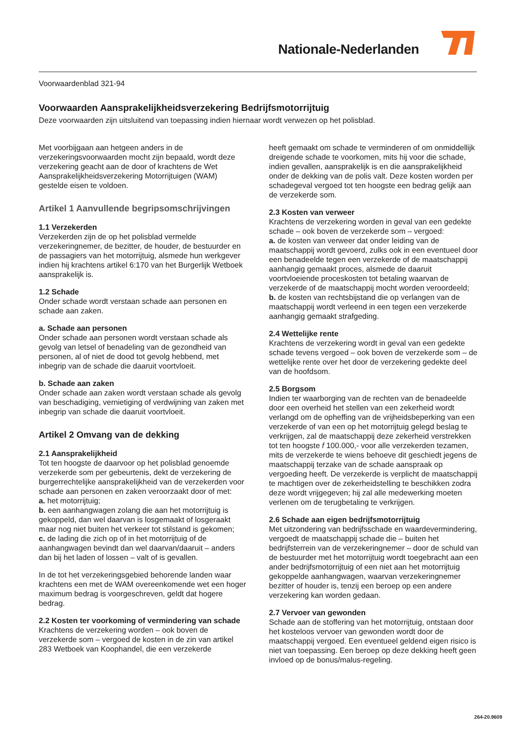Nationale-Nederlanden
Voorwaardenblad 321-94
Voorwaarden Aansprakelijkheidsverzekering Bedrijfsmotorrijtuig
Deze voorwaarden zijn uitsluitend van toepassing indien hiernaar wordt verwezen op het polisblad.
Met voorbijgaan aan hetgeen anders in de verzekeringsvoorwaarden mocht zijn bepaald, wordt deze verzekering geacht aan de door of krachtens de Wet Aansprakelijkheidsverzekering Motorrijtuigen (WAM) gestelde eisen te voldoen.
Artikel 1 Aanvullende begripsomschrijvingen
1.1 Verzekerden
Verzekerden zijn de op het polisblad vermelde verzekeringnemer, de bezitter, de houder, de bestuurder en de passagiers van het motorrijtuig, alsmede hun werkgever indien hij krachtens artikel 6:170 van het Burgerlijk Wetboek aansprakelijk is.
1.2 Schade
Onder schade wordt verstaan schade aan personen en schade aan zaken.
a. Schade aan personen
Onder schade aan personen wordt verstaan schade als gevolg van letsel of benadeling van de gezondheid van personen, al of niet de dood tot gevolg hebbend, met inbegrip van de schade die daaruit voortvloeit.
b. Schade aan zaken
Onder schade aan zaken wordt verstaan schade als gevolg van beschadiging, vernietiging of verdwijning van zaken met inbegrip van schade die daaruit voortvloeit.
Artikel 2 Omvang van de dekking
2.1 Aansprakelijkheid
Tot ten hoogste de daarvoor op het polisblad genoemde verzekerde som per gebeurtenis, dekt de verzekering de burgerrechtelijke aansprakelijkheid van de verzekerden voor schade aan personen en zaken veroorzaakt door of met:
a. het motorrijtuig;
b. een aanhangwagen zolang die aan het motorrijtuig is gekoppeld, dan wel daarvan is losgemaakt of losgeraakt maar nog niet buiten het verkeer tot stilstand is gekomen;
c. de lading die zich op of in het motorrijtuig of de aanhangwagen bevindt dan wel daarvan/daaruit – anders dan bij het laden of lossen – valt of is gevallen.
In de tot het verzekeringsgebied behorende landen waar krachtens een met de WAM overeenkomende wet een hoger maximum bedrag is voorgeschreven, geldt dat hogere bedrag.
2.2 Kosten ter voorkoming of vermindering van schade
Krachtens de verzekering worden – ook boven de verzekerde som – vergoed de kosten in de zin van artikel 283 Wetboek van Koophandel, die een verzekerde
heeft gemaakt om schade te verminderen of om onmiddellijk dreigende schade te voorkomen, mits hij voor die schade, indien gevallen, aansprakelijk is en die aansprakelijkheid onder de dekking van de polis valt. Deze kosten worden per schadegeval vergoed tot ten hoogste een bedrag gelijk aan de verzekerde som.
2.3 Kosten van verweer
Krachtens de verzekering worden in geval van een gedekte schade – ook boven de verzekerde som – vergoed:
a. de kosten van verweer dat onder leiding van de maatschappij wordt gevoerd, zulks ook in een eventueel door een benadeelde tegen een verzekerde of de maatschappij aanhangig gemaakt proces, alsmede de daaruit voortvloeiende proceskosten tot betaling waarvan de verzekerde of de maatschappij mocht worden veroordeeld;
b. de kosten van rechtsbijstand die op verlangen van de maatschappij wordt verleend in een tegen een verzekerde aanhangig gemaakt strafgeding.
2.4 Wettelijke rente
Krachtens de verzekering wordt in geval van een gedekte schade tevens vergoed – ook boven de verzekerde som – de wettelijke rente over het door de verzekering gedekte deel van de hoofdsom.
2.5 Borgsom
Indien ter waarborging van de rechten van de benadeelde door een overheid het stellen van een zekerheid wordt verlangd om de opheffing van de vrijheidsbeperking van een verzekerde of van een op het motorrijtuig gelegd beslag te verkrijgen, zal de maatschappij deze zekerheid verstrekken tot ten hoogste f 100.000,- voor alle verzekerden tezamen, mits de verzekerde te wiens behoeve dit geschiedt jegens de maatschappij terzake van de schade aanspraak op vergoeding heeft. De verzekerde is verplicht de maatschappij te machtigen over de zekerheidstelling te beschikken zodra deze wordt vrijgegeven; hij zal alle medewerking moeten verlenen om de terugbetaling te verkrijgen.
2.6 Schade aan eigen bedrijfsmotorrijtuig
Met uitzondering van bedrijfsschade en waardevermindering, vergoedt de maatschappij schade die – buiten het bedrijfsterrein van de verzekeringnemer – door de schuld van de bestuurder met het motorrijtuig wordt toegebracht aan een ander bedrijfsmotorrijtuig of een niet aan het motorrijtuig gekoppelde aanhangwagen, waarvan verzekeringnemer bezitter of houder is, tenzij een beroep op een andere verzekering kan worden gedaan.
2.7 Vervoer van gewonden
Schade aan de stoffering van het motorrijtuig, ontstaan door het kosteloos vervoer van gewonden wordt door de maatschappij vergoed. Een eventueel geldend eigen risico is niet van toepassing. Een beroep op deze dekking heeft geen invloed op de bonus/malus-regeling.
264-20.9609